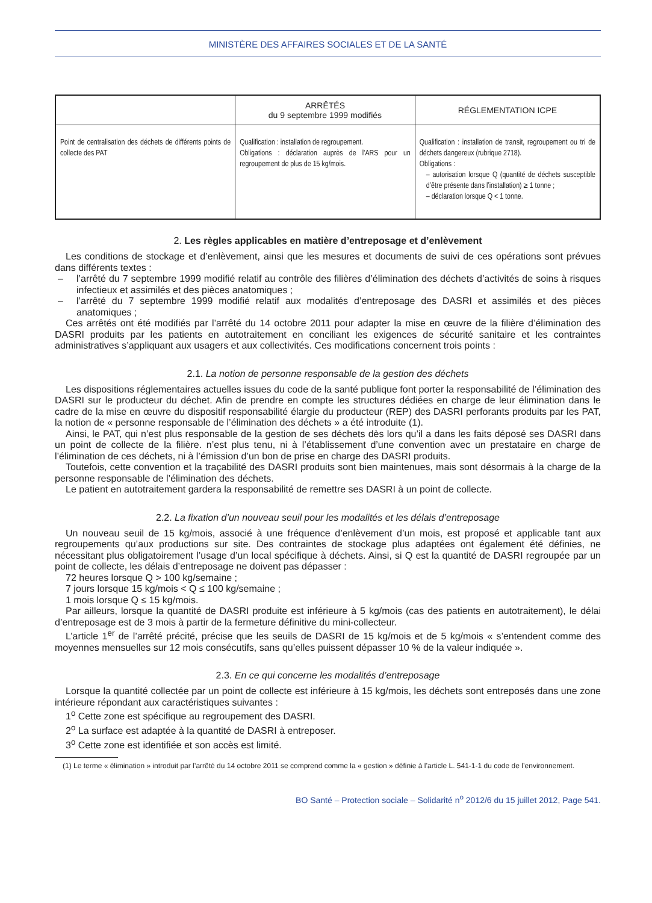MINISTÈRE DES AFFAIRES SOCIALES ET DE LA SANTÉ
| | ARRÊTÉS du 9 septembre 1999 modifiés | RÉGLEMENTATION ICPE |
| --- | --- | --- |
| Point de centralisation des déchets de différents points de collecte des PAT | Qualification : installation de regroupement. Obligations : déclaration auprès de l’ARS pour un regroupement de plus de 15 kg/mois. | Qualification : installation de transit, regroupement ou tri de déchets dangereux (rubrique 2718). Obligations : – autorisation lorsque Q (quantité de déchets susceptible d’être présente dans l’installation) ≥ 1 tonne ; – déclaration lorsque Q < 1 tonne. |
2. Les règles applicables en matière d’entreposage et d’enlèvement
Les conditions de stockage et d’enlèvement, ainsi que les mesures et documents de suivi de ces opérations sont prévues dans différents textes :
– l’arrêté du 7 septembre 1999 modifié relatif au contrôle des filières d’élimination des déchets d’activités de soins à risques infectieux et assimilés et des pièces anatomiques ;
– l’arrêté du 7 septembre 1999 modifié relatif aux modalités d’entreposage des DASRI et assimilés et des pièces anatomiques ;
Ces arrêtés ont été modifiés par l’arrêté du 14 octobre 2011 pour adapter la mise en œuvre de la filière d’élimination des DASRI produits par les patients en autotraitement en conciliant les exigences de sécurité sanitaire et les contraintes administratives s’appliquant aux usagers et aux collectivités. Ces modifications concernent trois points :
2.1. La notion de personne responsable de la gestion des déchets
Les dispositions réglementaires actuelles issues du code de la santé publique font porter la responsabilité de l’élimination des DASRI sur le producteur du déchet. Afin de prendre en compte les structures dédiées en charge de leur élimination dans le cadre de la mise en œuvre du dispositif responsabilité élargie du producteur (REP) des DASRI perforants produits par les PAT, la notion de « personne responsable de l’élimination des déchets » a été introduite (1).
Ainsi, le PAT, qui n’est plus responsable de la gestion de ses déchets dès lors qu’il a dans les faits déposé ses DASRI dans un point de collecte de la filière. n’est plus tenu, ni à l’établissement d’une convention avec un prestataire en charge de l’élimination de ces déchets, ni à l’émission d’un bon de prise en charge des DASRI produits.
Toutefois, cette convention et la traçabilité des DASRI produits sont bien maintenues, mais sont désormais à la charge de la personne responsable de l’élimination des déchets.
Le patient en autotraitement gardera la responsabilité de remettre ses DASRI à un point de collecte.
2.2. La fixation d’un nouveau seuil pour les modalités et les délais d’entreposage
Un nouveau seuil de 15 kg/mois, associé à une fréquence d’enlèvement d’un mois, est proposé et applicable tant aux regroupements qu’aux productions sur site. Des contraintes de stockage plus adaptées ont également été définies, ne nécessitant plus obligatoirement l’usage d’un local spécifique à déchets. Ainsi, si Q est la quantité de DASRI regroupée par un point de collecte, les délais d’entreposage ne doivent pas dépasser :
72 heures lorsque Q > 100 kg/semaine ;
7 jours lorsque 15 kg/mois < Q ≤ 100 kg/semaine ;
1 mois lorsque Q ≤ 15 kg/mois.
Par ailleurs, lorsque la quantité de DASRI produite est inférieure à 5 kg/mois (cas des patients en autotraitement), le délai d’entreposage est de 3 mois à partir de la fermeture définitive du mini-collecteur.
L’article 1<sup>er</sup> de l’arrêté précité, précise que les seuils de DASRI de 15 kg/mois et de 5 kg/mois « s’entendent comme des moyennes mensuelles sur 12 mois consécutifs, sans qu’elles puissent dépasser 10 % de la valeur indiquée ».
2.3. En ce qui concerne les modalités d’entreposage
Lorsque la quantité collectée par un point de collecte est inférieure à 15 kg/mois, les déchets sont entreposés dans une zone intérieure répondant aux caractéristiques suivantes :
1<sup>o</sup> Cette zone est spécifique au regroupement des DASRI.
2<sup>o</sup> La surface est adaptée à la quantité de DASRI à entreposer.
3<sup>o</sup> Cette zone est identifiée et son accès est limité.
(1) Le terme « élimination » introduit par l’arrêté du 14 octobre 2011 se comprend comme la « gestion » définie à l’article L. 541-1-1 du code de l’environnement.
BO Santé – Protection sociale – Solidarité n<sup>o</sup> 2012/6 du 15 juillet 2012, Page 541.